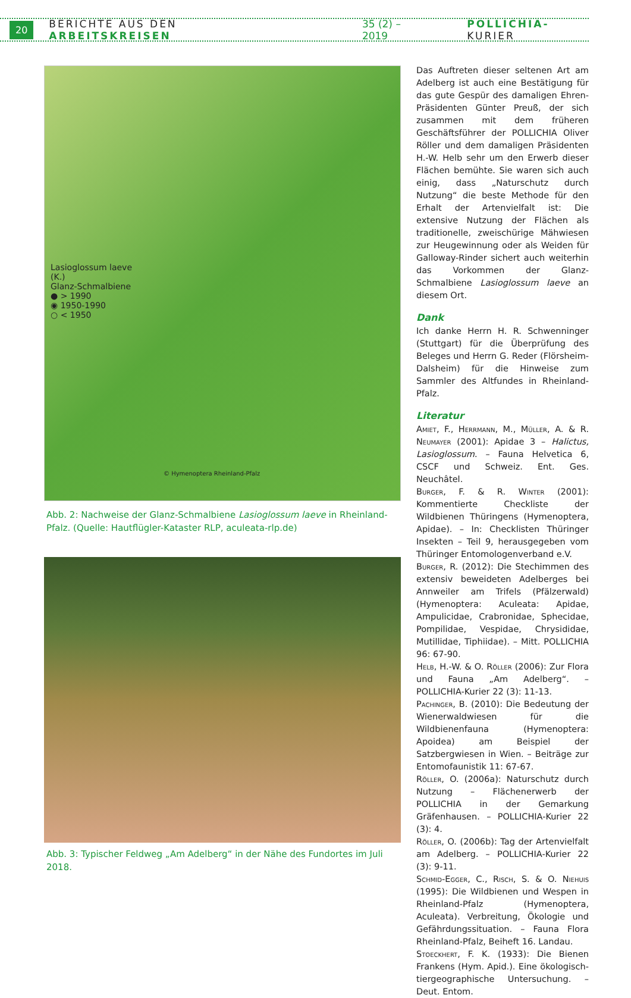20 BERICHTE AUS DEN ARBEITSKREISEN 35 (2) – 2019 POLLICHIA-KURIER
Lasioglossum laeve (K.)
Glanz-Schmalbiene
● > 1990
◉ 1950-1990
○ < 1950
© Hymenoptera Rheinland-Pfalz
Abb. 2: Nachweise der Glanz-Schmalbiene Lasioglossum laeve in Rheinland-Pfalz. (Quelle: Hautflügler-Kataster RLP, aculeata-rlp.de)
Abb. 3: Typischer Feldweg „Am Adelberg“ in der Nähe des Fundortes im Juli 2018.
Das Auftreten dieser seltenen Art am Adelberg ist auch eine Bestätigung für das gute Gespür des damaligen Ehren-Präsidenten Günter Preuß, der sich zusammen mit dem früheren Geschäftsführer der POLLICHIA Oliver Röller und dem damaligen Präsidenten H.-W. Helb sehr um den Erwerb dieser Flächen bemühte. Sie waren sich auch einig, dass „Naturschutz durch Nutzung“ die beste Methode für den Erhalt der Artenvielfalt ist: Die extensive Nutzung der Flächen als traditionelle, zweischürige Mähwiesen zur Heugewinnung oder als Weiden für Galloway-Rinder sichert auch weiterhin das Vorkommen der Glanz-Schmalbiene Lasioglossum laeve an diesem Ort.
Dank
Ich danke Herrn H. R. Schwenninger (Stuttgart) für die Überprüfung des Beleges und Herrn G. Reder (Flörsheim-Dalsheim) für die Hinweise zum Sammler des Altfundes in Rheinland-Pfalz.
Literatur
Amiet, F., Herrmann, M., Müller, A. & R. Neumayer (2001): Apidae 3 – Halictus, Lasioglossum. – Fauna Helvetica 6, CSCF und Schweiz. Ent. Ges. Neuchâtel.
Burger, F. & R. Winter (2001): Kommentierte Checkliste der Wildbienen Thüringens (Hymenoptera, Apidae). – In: Checklisten Thüringer Insekten – Teil 9, herausgegeben vom Thüringer Entomologenverband e.V.
Burger, R. (2012): Die Stechimmen des extensiv beweideten Adelberges bei Annweiler am Trifels (Pfälzerwald) (Hymenoptera: Aculeata: Apidae, Ampulicidae, Crabronidae, Sphecidae, Pompilidae, Vespidae, Chrysididae, Mutillidae, Tiphiidae). – Mitt. POLLICHIA 96: 67-90.
Helb, H.-W. & O. Röller (2006): Zur Flora und Fauna „Am Adelberg“. – POLLICHIA-Kurier 22 (3): 11-13.
Pachinger, B. (2010): Die Bedeutung der Wienerwaldwiesen für die Wildbienenfauna (Hymenoptera: Apoidea) am Beispiel der Satzbergwiesen in Wien. – Beiträge zur Entomofaunistik 11: 67-67.
Röller, O. (2006a): Naturschutz durch Nutzung – Flächenerwerb der POLLICHIA in der Gemarkung Gräfenhausen. – POLLICHIA-Kurier 22 (3): 4.
Röller, O. (2006b): Tag der Artenvielfalt am Adelberg. – POLLICHIA-Kurier 22 (3): 9-11.
Schmid-Egger, C., Risch, S. & O. Niehuis (1995): Die Wildbienen und Wespen in Rheinland-Pfalz (Hymenoptera, Aculeata). Verbreitung, Ökologie und Gefährdungssituation. – Fauna Flora Rheinland-Pfalz, Beiheft 16. Landau.
Stoeckhert, F. K. (1933): Die Bienen Frankens (Hym. Apid.). Eine ökologisch-tiergeographische Untersuchung. – Deut. Entom.